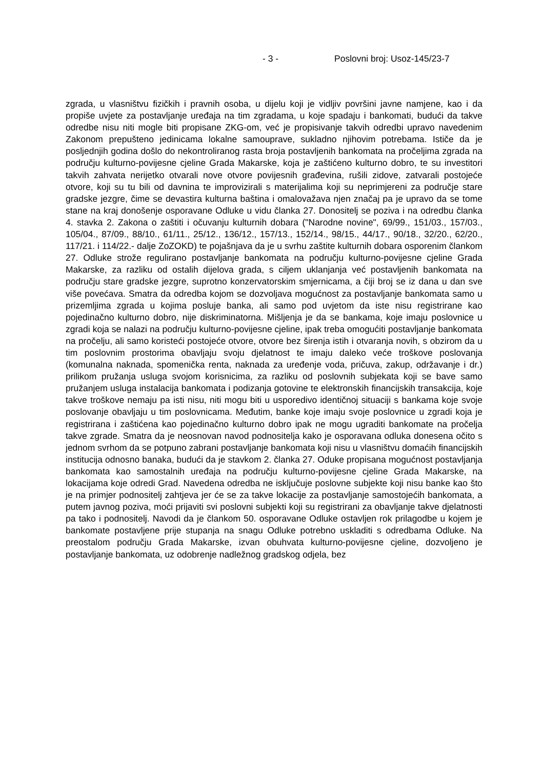- 3 - Poslovni broj: Usoz-145/23-7
zgrada, u vlasništvu fizičkih i pravnih osoba, u dijelu koji je vidljiv površini javne namjene, kao i da propiše uvjete za postavljanje uređaja na tim zgradama, u koje spadaju i bankomati, budući da takve odredbe nisu niti mogle biti propisane ZKG-om, već je propisivanje takvih odredbi upravo navedenim Zakonom prepušteno jedinicama lokalne samouprave, sukladno njihovim potrebama. Ističe da je posljednjih godina došlo do nekontroliranog rasta broja postavljenih bankomata na pročeljima zgrada na području kulturno-povijesne cjeline Grada Makarske, koja je zaštićeno kulturno dobro, te su investitori takvih zahvata nerijetko otvarali nove otvore povijesnih građevina, rušili zidove, zatvarali postojeće otvore, koji su tu bili od davnina te improvizirali s materijalima koji su neprimjereni za područje stare gradske jezgre, čime se devastira kulturna baština i omalovažava njen značaj pa je upravo da se tome stane na kraj donošenje osporavane Odluke u vidu članka 27. Donositelj se poziva i na odredbu članka 4. stavka 2. Zakona o zaštiti i očuvanju kulturnih dobara ("Narodne novine", 69/99., 151/03., 157/03., 105/04., 87/09., 88/10., 61/11., 25/12., 136/12., 157/13., 152/14., 98/15., 44/17., 90/18., 32/20., 62/20., 117/21. i 114/22.- dalje ZoZOKD) te pojašnjava da je u svrhu zaštite kulturnih dobara osporenim člankom 27. Odluke strože regulirano postavljanje bankomata na području kulturno-povijesne cjeline Grada Makarske, za razliku od ostalih dijelova grada, s ciljem uklanjanja već postavljenih bankomata na području stare gradske jezgre, suprotno konzervatorskim smjernicama, a čiji broj se iz dana u dan sve više povećava. Smatra da odredba kojom se dozvoljava mogućnost za postavljanje bankomata samo u prizemljima zgrada u kojima posluje banka, ali samo pod uvjetom da iste nisu registrirane kao pojedinačno kulturno dobro, nije diskriminatorna. Mišljenja je da se bankama, koje imaju poslovnice u zgradi koja se nalazi na području kulturno-povijesne cjeline, ipak treba omogućiti postavljanje bankomata na pročelju, ali samo koristeći postojeće otvore, otvore bez širenja istih i otvaranja novih, s obzirom da u tim poslovnim prostorima obavljaju svoju djelatnost te imaju daleko veće troškove poslovanja (komunalna naknada, spomenička renta, naknada za uređenje voda, pričuva, zakup, održavanje i dr.) prilikom pružanja usluga svojom korisnicima, za razliku od poslovnih subjekata koji se bave samo pružanjem usluga instalacija bankomata i podizanja gotovine te elektronskih financijskih transakcija, koje takve troškove nemaju pa isti nisu, niti mogu biti u usporedivo identičnoj situaciji s bankama koje svoje poslovanje obavljaju u tim poslovnicama. Međutim, banke koje imaju svoje poslovnice u zgradi koja je registrirana i zaštićena kao pojedinačno kulturno dobro ipak ne mogu ugraditi bankomate na pročelja takve zgrade. Smatra da je neosnovan navod podnositelja kako je osporavana odluka donesena očito s jednom svrhom da se potpuno zabrani postavljanje bankomata koji nisu u vlasništvu domaćih financijskih institucija odnosno banaka, budući da je stavkom 2. članka 27. Oduke propisana mogućnost postavljanja bankomata kao samostalnih uređaja na području kulturno-povijesne cjeline Grada Makarske, na lokacijama koje odredi Grad. Navedena odredba ne isključuje poslovne subjekte koji nisu banke kao što je na primjer podnositelj zahtjeva jer će se za takve lokacije za postavljanje samostojećih bankomata, a putem javnog poziva, moći prijaviti svi poslovni subjekti koji su registrirani za obavljanje takve djelatnosti pa tako i podnositelj. Navodi da je člankom 50. osporavane Odluke ostavljen rok prilagodbe u kojem je bankomate postavljene prije stupanja na snagu Odluke potrebno uskladiti s odredbama Odluke. Na preostalom području Grada Makarske, izvan obuhvata kulturno-povijesne cjeline, dozvoljeno je postavljanje bankomata, uz odobrenje nadležnog gradskog odjela, bez